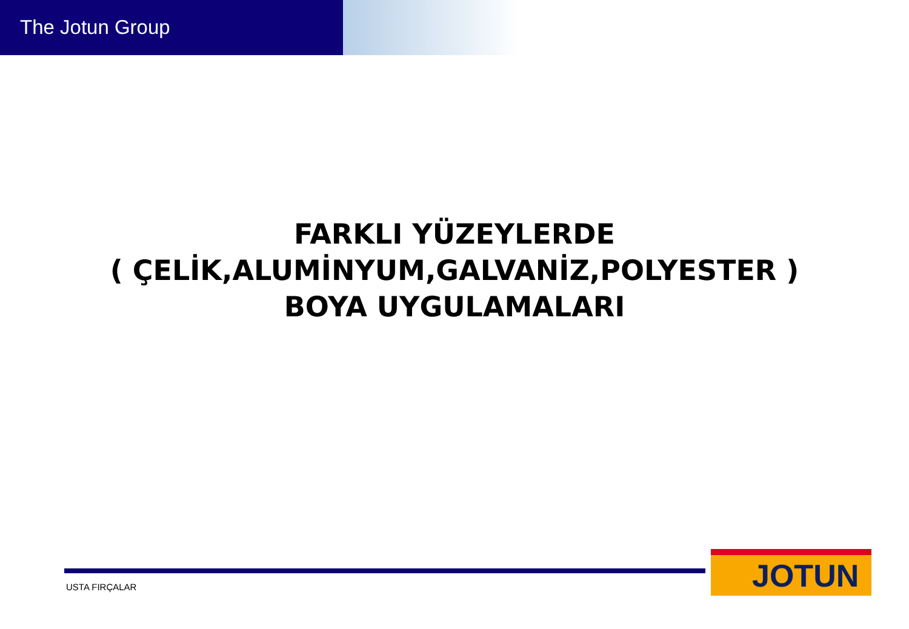The Jotun Group
FARKLI YÜZEYLERDE
( ÇELİK,ALUMİNYUM,GALVANİZ,POLYESTER )
BOYA UYGULAMALARI
USTA FIRÇALAR
JOTUN